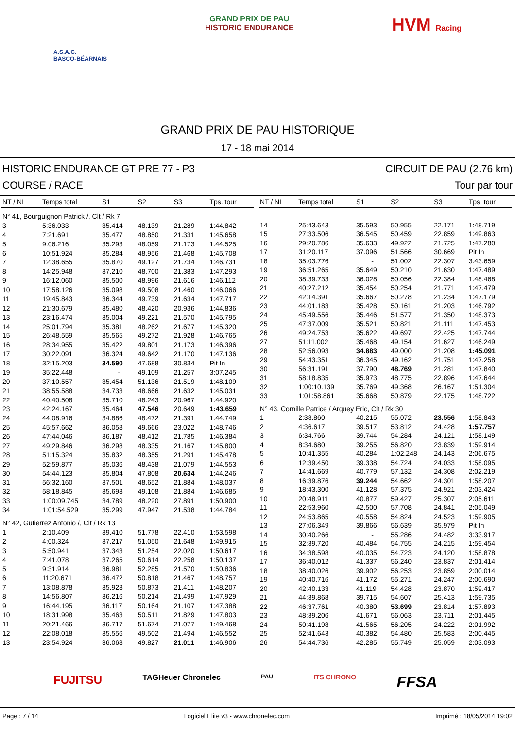A.S.A.C.
BASCO-BÉARNAIS
GRAND PRIX DE PAU
HISTORIC ENDURANCE
HVM Racing
GRAND PRIX DE PAU HISTORIQUE
17 - 18 mai 2014
HISTORIC ENDURANCE GT PRE 77 - P3
COURSE / RACE
CIRCUIT DE PAU (2.76 km)
Tour par tour
| NT / NL | Temps total | S1 | S2 | S3 | Tps. tour |
| --- | --- | --- | --- | --- | --- |
| N° 41, Bourguignon Patrick /, Clt / Rk 7 | | | | | |
| 3 | 5:36.033 | 35.414 | 48.139 | 21.289 | 1:44.842 |
| 4 | 7:21.691 | 35.477 | 48.850 | 21.331 | 1:45.658 |
| 5 | 9:06.216 | 35.293 | 48.059 | 21.173 | 1:44.525 |
| 6 | 10:51.924 | 35.284 | 48.956 | 21.468 | 1:45.708 |
| 7 | 12:38.655 | 35.870 | 49.127 | 21.734 | 1:46.731 |
| 8 | 14:25.948 | 37.210 | 48.700 | 21.383 | 1:47.293 |
| 9 | 16:12.060 | 35.500 | 48.996 | 21.616 | 1:46.112 |
| 10 | 17:58.126 | 35.098 | 49.508 | 21.460 | 1:46.066 |
| 11 | 19:45.843 | 36.344 | 49.739 | 21.634 | 1:47.717 |
| 12 | 21:30.679 | 35.480 | 48.420 | 20.936 | 1:44.836 |
| 13 | 23:16.474 | 35.004 | 49.221 | 21.570 | 1:45.795 |
| 14 | 25:01.794 | 35.381 | 48.262 | 21.677 | 1:45.320 |
| 15 | 26:48.559 | 35.565 | 49.272 | 21.928 | 1:46.765 |
| 16 | 28:34.955 | 35.422 | 49.801 | 21.173 | 1:46.396 |
| 17 | 30:22.091 | 36.324 | 49.642 | 21.170 | 1:47.136 |
| 18 | 32:15.203 | 34.590 | 47.688 | 30.834 | Pit In |
| 19 | 35:22.448 | - | 49.109 | 21.257 | 3:07.245 |
| 20 | 37:10.557 | 35.454 | 51.136 | 21.519 | 1:48.109 |
| 21 | 38:55.588 | 34.733 | 48.666 | 21.632 | 1:45.031 |
| 22 | 40:40.508 | 35.710 | 48.243 | 20.967 | 1:44.920 |
| 23 | 42:24.167 | 35.464 | 47.546 | 20.649 | 1:43.659 |
| 24 | 44:08.916 | 34.886 | 48.472 | 21.391 | 1:44.749 |
| 25 | 45:57.662 | 36.058 | 49.666 | 23.022 | 1:48.746 |
| 26 | 47:44.046 | 36.187 | 48.412 | 21.785 | 1:46.384 |
| 27 | 49:29.846 | 36.298 | 48.335 | 21.167 | 1:45.800 |
| 28 | 51:15.324 | 35.832 | 48.355 | 21.291 | 1:45.478 |
| 29 | 52:59.877 | 35.036 | 48.438 | 21.079 | 1:44.553 |
| 30 | 54:44.123 | 35.804 | 47.808 | 20.634 | 1:44.246 |
| 31 | 56:32.160 | 37.501 | 48.652 | 21.884 | 1:48.037 |
| 32 | 58:18.845 | 35.693 | 49.108 | 21.884 | 1:46.685 |
| 33 | 1:00:09.745 | 34.789 | 48.220 | 27.891 | 1:50.900 |
| 34 | 1:01:54.529 | 35.299 | 47.947 | 21.538 | 1:44.784 |
| N° 42, Gutierrez Antonio /, Clt / Rk 13 | | | | | |
| 1 | 2:10.409 | 39.410 | 51.778 | 22.410 | 1:53.598 |
| 2 | 4:00.324 | 37.217 | 51.050 | 21.648 | 1:49.915 |
| 3 | 5:50.941 | 37.343 | 51.254 | 22.020 | 1:50.617 |
| 4 | 7:41.078 | 37.265 | 50.614 | 22.258 | 1:50.137 |
| 5 | 9:31.914 | 36.981 | 52.285 | 21.570 | 1:50.836 |
| 6 | 11:20.671 | 36.472 | 50.818 | 21.467 | 1:48.757 |
| 7 | 13:08.878 | 35.923 | 50.873 | 21.411 | 1:48.207 |
| 8 | 14:56.807 | 36.216 | 50.214 | 21.499 | 1:47.929 |
| 9 | 16:44.195 | 36.117 | 50.164 | 21.107 | 1:47.388 |
| 10 | 18:31.998 | 35.463 | 50.511 | 21.829 | 1:47.803 |
| 11 | 20:21.466 | 36.717 | 51.674 | 21.077 | 1:49.468 |
| 12 | 22:08.018 | 35.556 | 49.502 | 21.494 | 1:46.552 |
| 13 | 23:54.924 | 36.068 | 49.827 | 21.011 | 1:46.906 |
| NT / NL | Temps total | S1 | S2 | S3 | Tps. tour |
| --- | --- | --- | --- | --- | --- |
| 14 | 25:43.643 | 35.593 | 50.955 | 22.171 | 1:48.719 |
| 15 | 27:33.506 | 36.545 | 50.459 | 22.859 | 1:49.863 |
| 16 | 29:20.786 | 35.633 | 49.922 | 21.725 | 1:47.280 |
| 17 | 31:20.117 | 37.096 | 51.566 | 30.669 | Pit In |
| 18 | 35:03.776 | - | 51.002 | 22.307 | 3:43.659 |
| 19 | 36:51.265 | 35.649 | 50.210 | 21.630 | 1:47.489 |
| 20 | 38:39.733 | 36.028 | 50.056 | 22.384 | 1:48.468 |
| 21 | 40:27.212 | 35.454 | 50.254 | 21.771 | 1:47.479 |
| 22 | 42:14.391 | 35.667 | 50.278 | 21.234 | 1:47.179 |
| 23 | 44:01.183 | 35.428 | 50.161 | 21.203 | 1:46.792 |
| 24 | 45:49.556 | 35.446 | 51.577 | 21.350 | 1:48.373 |
| 25 | 47:37.009 | 35.521 | 50.821 | 21.111 | 1:47.453 |
| 26 | 49:24.753 | 35.622 | 49.697 | 22.425 | 1:47.744 |
| 27 | 51:11.002 | 35.468 | 49.154 | 21.627 | 1:46.249 |
| 28 | 52:56.093 | 34.883 | 49.000 | 21.208 | 1:45.091 |
| 29 | 54:43.351 | 36.345 | 49.162 | 21.751 | 1:47.258 |
| 30 | 56:31.191 | 37.790 | 48.769 | 21.281 | 1:47.840 |
| 31 | 58:18.835 | 35.973 | 48.775 | 22.896 | 1:47.644 |
| 32 | 1:00:10.139 | 35.769 | 49.368 | 26.167 | 1:51.304 |
| 33 | 1:01:58.861 | 35.668 | 50.879 | 22.175 | 1:48.722 |
| N° 43, Cornille Patrice / Arquey Eric, Clt / Rk 30 | | | | | |
| 1 | 2:38.860 | 40.215 | 55.072 | 23.556 | 1:58.843 |
| 2 | 4:36.617 | 39.517 | 53.812 | 24.428 | 1:57.757 |
| 3 | 6:34.766 | 39.744 | 54.284 | 24.121 | 1:58.149 |
| 4 | 8:34.680 | 39.255 | 56.820 | 23.839 | 1:59.914 |
| 5 | 10:41.355 | 40.284 | 1:02.248 | 24.143 | 2:06.675 |
| 6 | 12:39.450 | 39.338 | 54.724 | 24.033 | 1:58.095 |
| 7 | 14:41.669 | 40.779 | 57.132 | 24.308 | 2:02.219 |
| 8 | 16:39.876 | 39.244 | 54.662 | 24.301 | 1:58.207 |
| 9 | 18:43.300 | 41.128 | 57.375 | 24.921 | 2:03.424 |
| 10 | 20:48.911 | 40.877 | 59.427 | 25.307 | 2:05.611 |
| 11 | 22:53.960 | 42.500 | 57.708 | 24.841 | 2:05.049 |
| 12 | 24:53.865 | 40.558 | 54.824 | 24.523 | 1:59.905 |
| 13 | 27:06.349 | 39.866 | 56.639 | 35.979 | Pit In |
| 14 | 30:40.266 | - | 55.286 | 24.482 | 3:33.917 |
| 15 | 32:39.720 | 40.484 | 54.755 | 24.215 | 1:59.454 |
| 16 | 34:38.598 | 40.035 | 54.723 | 24.120 | 1:58.878 |
| 17 | 36:40.012 | 41.337 | 56.240 | 23.837 | 2:01.414 |
| 18 | 38:40.026 | 39.902 | 56.253 | 23.859 | 2:00.014 |
| 19 | 40:40.716 | 41.172 | 55.271 | 24.247 | 2:00.690 |
| 20 | 42:40.133 | 41.119 | 54.428 | 23.870 | 1:59.417 |
| 21 | 44:39.868 | 39.715 | 54.607 | 25.413 | 1:59.735 |
| 22 | 46:37.761 | 40.380 | 53.699 | 23.814 | 1:57.893 |
| 23 | 48:39.206 | 41.671 | 56.063 | 23.711 | 2:01.445 |
| 24 | 50:41.198 | 41.565 | 56.205 | 24.222 | 2:01.992 |
| 25 | 52:41.643 | 40.382 | 54.480 | 25.583 | 2:00.445 |
| 26 | 54:44.736 | 42.285 | 55.749 | 25.059 | 2:03.093 |
FUJITSU TAGHeuer Chronelec PAU ITS CHRONO FFSA
Page : 7 / 14 Logiciel Elite v3 - www.chronelec.com Imprimé : 18/05/2014 19:02